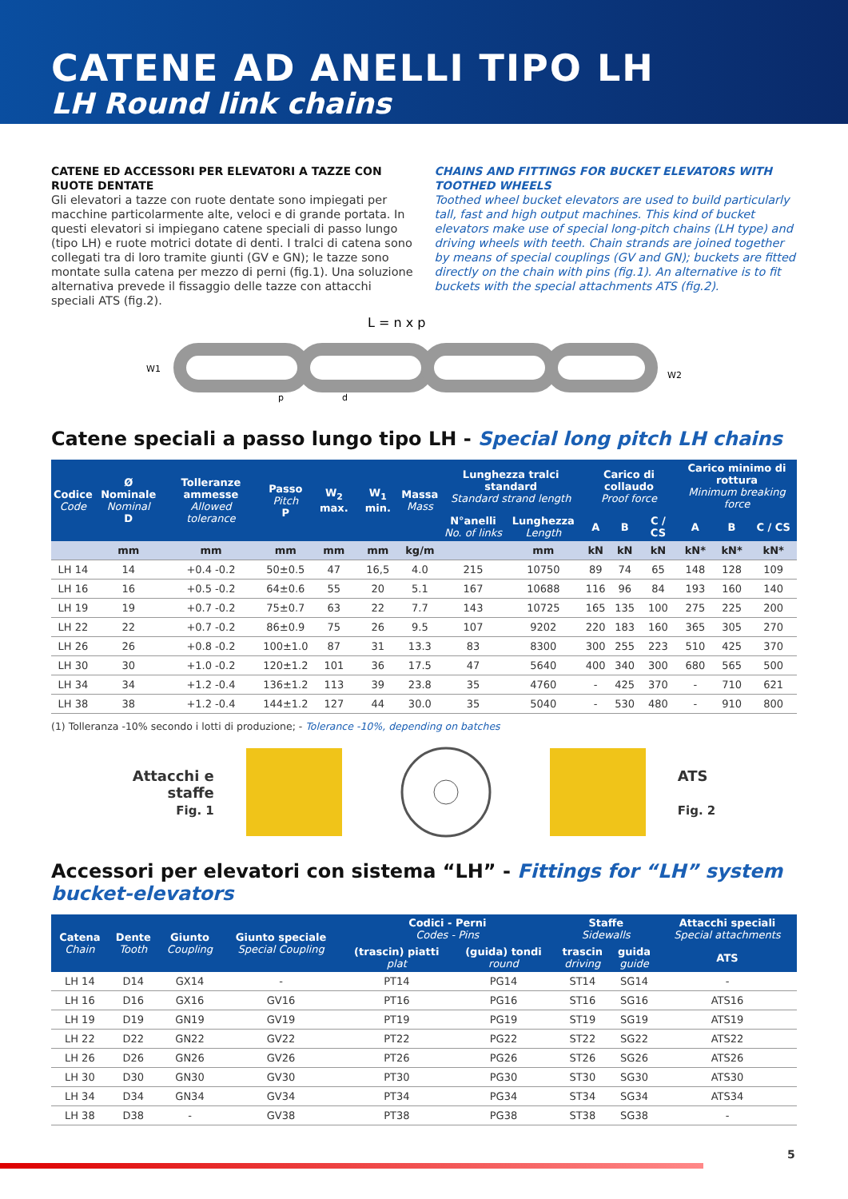CATENE AD ANELLI TIPO LH
LH Round link chains
CATENE ED ACCESSORI PER ELEVATORI A TAZZE CON RUOTE DENTATE
Gli elevatori a tazze con ruote dentate sono impiegati per macchine particolarmente alte, veloci e di grande portata. In questi elevatori si impiegano catene speciali di passo lungo (tipo LH) e ruote motrici dotate di denti. I tralci di catena sono collegati tra di loro tramite giunti (GV e GN); le tazze sono montate sulla catena per mezzo di perni (fig.1). Una soluzione alternativa prevede il fissaggio delle tazze con attacchi speciali ATS (fig.2).
CHAINS AND FITTINGS FOR BUCKET ELEVATORS WITH TOOTHED WHEELS
Toothed wheel bucket elevators are used to build particularly tall, fast and high output machines. This kind of bucket elevators make use of special long-pitch chains (LH type) and driving wheels with teeth. Chain strands are joined together by means of special couplings (GV and GN); buckets are fitted directly on the chain with pins (fig.1). An alternative is to fit buckets with the special attachments ATS (fig.2).
L = n x p
W1
p
d
W2
Catene speciali a passo lungo tipo LH - Special long pitch LH chains
| Codice Code | Ø Nominale Nominal D | Tolleranze ammesse Allowed tolerance | Passo Pitch P | W<sub>2</sub> max. | W<sub>1</sub> min. | Massa Mass | Lunghezza tralci standard Standard strand length | | Carico di collaudo Proof force | | | Carico minimo di rottura Minimum breaking force | | |
| --- | --- | --- | --- | --- | --- | --- | --- | --- | --- | --- | --- | --- | --- | --- |
| | | | | | | | N°anelli No. of links | Lunghezza Length | A | B | C / CS | A | B | C / CS |
| | mm | mm | mm | mm | mm | kg/m | | mm | kN | kN | kN | kN* | kN* | kN* |
| LH 14 | 14 | +0.4 -0.2 | 50±0.5 | 47 | 16,5 | 4.0 | 215 | 10750 | 89 | 74 | 65 | 148 | 128 | 109 |
| LH 16 | 16 | +0.5 -0.2 | 64±0.6 | 55 | 20 | 5.1 | 167 | 10688 | 116 | 96 | 84 | 193 | 160 | 140 |
| LH 19 | 19 | +0.7 -0.2 | 75±0.7 | 63 | 22 | 7.7 | 143 | 10725 | 165 | 135 | 100 | 275 | 225 | 200 |
| LH 22 | 22 | +0.7 -0.2 | 86±0.9 | 75 | 26 | 9.5 | 107 | 9202 | 220 | 183 | 160 | 365 | 305 | 270 |
| LH 26 | 26 | +0.8 -0.2 | 100±1.0 | 87 | 31 | 13.3 | 83 | 8300 | 300 | 255 | 223 | 510 | 425 | 370 |
| LH 30 | 30 | +1.0 -0.2 | 120±1.2 | 101 | 36 | 17.5 | 47 | 5640 | 400 | 340 | 300 | 680 | 565 | 500 |
| LH 34 | 34 | +1.2 -0.4 | 136±1.2 | 113 | 39 | 23.8 | 35 | 4760 | - | 425 | 370 | - | 710 | 621 |
| LH 38 | 38 | +1.2 -0.4 | 144±1.2 | 127 | 44 | 30.0 | 35 | 5040 | - | 530 | 480 | - | 910 | 800 |
(1) Tolleranza -10% secondo i lotti di produzione; - Tolerance -10%, depending on batches
Attacchi e
staffe
Fig. 1
ATS
Fig. 2
Accessori per elevatori con sistema “LH” - Fittings for “LH” system bucket-elevators
| Catena Chain | Dente Tooth | Giunto Coupling | Giunto speciale Special Coupling | Codici - Perni Codes - Pins | | Staffe Sidewalls | | Attacchi speciali Special attachments |
| --- | --- | --- | --- | --- | --- | --- | --- | --- |
| | | | | (trascin) piatti plat | (guida) tondi round | trascin driving | guida guide | ATS |
| LH 14 | D14 | GX14 | - | PT14 | PG14 | ST14 | SG14 | - |
| LH 16 | D16 | GX16 | GV16 | PT16 | PG16 | ST16 | SG16 | ATS16 |
| LH 19 | D19 | GN19 | GV19 | PT19 | PG19 | ST19 | SG19 | ATS19 |
| LH 22 | D22 | GN22 | GV22 | PT22 | PG22 | ST22 | SG22 | ATS22 |
| LH 26 | D26 | GN26 | GV26 | PT26 | PG26 | ST26 | SG26 | ATS26 |
| LH 30 | D30 | GN30 | GV30 | PT30 | PG30 | ST30 | SG30 | ATS30 |
| LH 34 | D34 | GN34 | GV34 | PT34 | PG34 | ST34 | SG34 | ATS34 |
| LH 38 | D38 | - | GV38 | PT38 | PG38 | ST38 | SG38 | - |
5